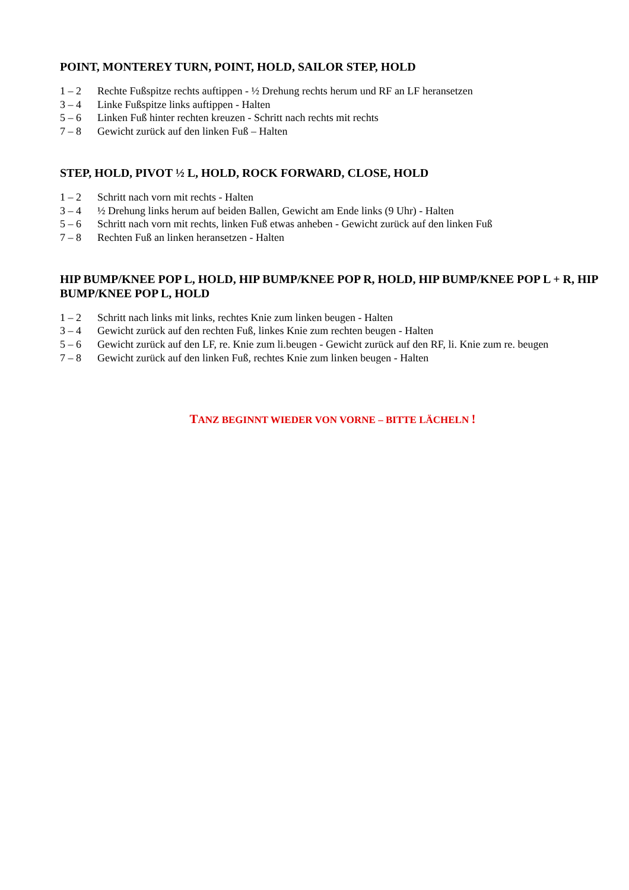POINT, MONTEREY TURN, POINT, HOLD, SAILOR STEP, HOLD
1 – 2 Rechte Fußspitze rechts auftippen - ½ Drehung rechts herum und RF an LF heransetzen
3 – 4 Linke Fußspitze links auftippen - Halten
5 – 6 Linken Fuß hinter rechten kreuzen - Schritt nach rechts mit rechts
7 – 8 Gewicht zurück auf den linken Fuß – Halten
STEP, HOLD, PIVOT ½ L, HOLD, ROCK FORWARD, CLOSE, HOLD
1 – 2 Schritt nach vorn mit rechts - Halten
3 – 4 ½ Drehung links herum auf beiden Ballen, Gewicht am Ende links (9 Uhr) - Halten
5 – 6 Schritt nach vorn mit rechts, linken Fuß etwas anheben - Gewicht zurück auf den linken Fuß
7 – 8 Rechten Fuß an linken heransetzen - Halten
HIP BUMP/KNEE POP L, HOLD, HIP BUMP/KNEE POP R, HOLD, HIP BUMP/KNEE POP L + R, HIP BUMP/KNEE POP L, HOLD
1 – 2 Schritt nach links mit links, rechtes Knie zum linken beugen - Halten
3 – 4 Gewicht zurück auf den rechten Fuß, linkes Knie zum rechten beugen - Halten
5 – 6 Gewicht zurück auf den LF, re. Knie zum li.beugen - Gewicht zurück auf den RF, li. Knie zum re. beugen
7 – 8 Gewicht zurück auf den linken Fuß, rechtes Knie zum linken beugen - Halten
TANZ BEGINNT WIEDER VON VORNE – BITTE LÄCHELN !